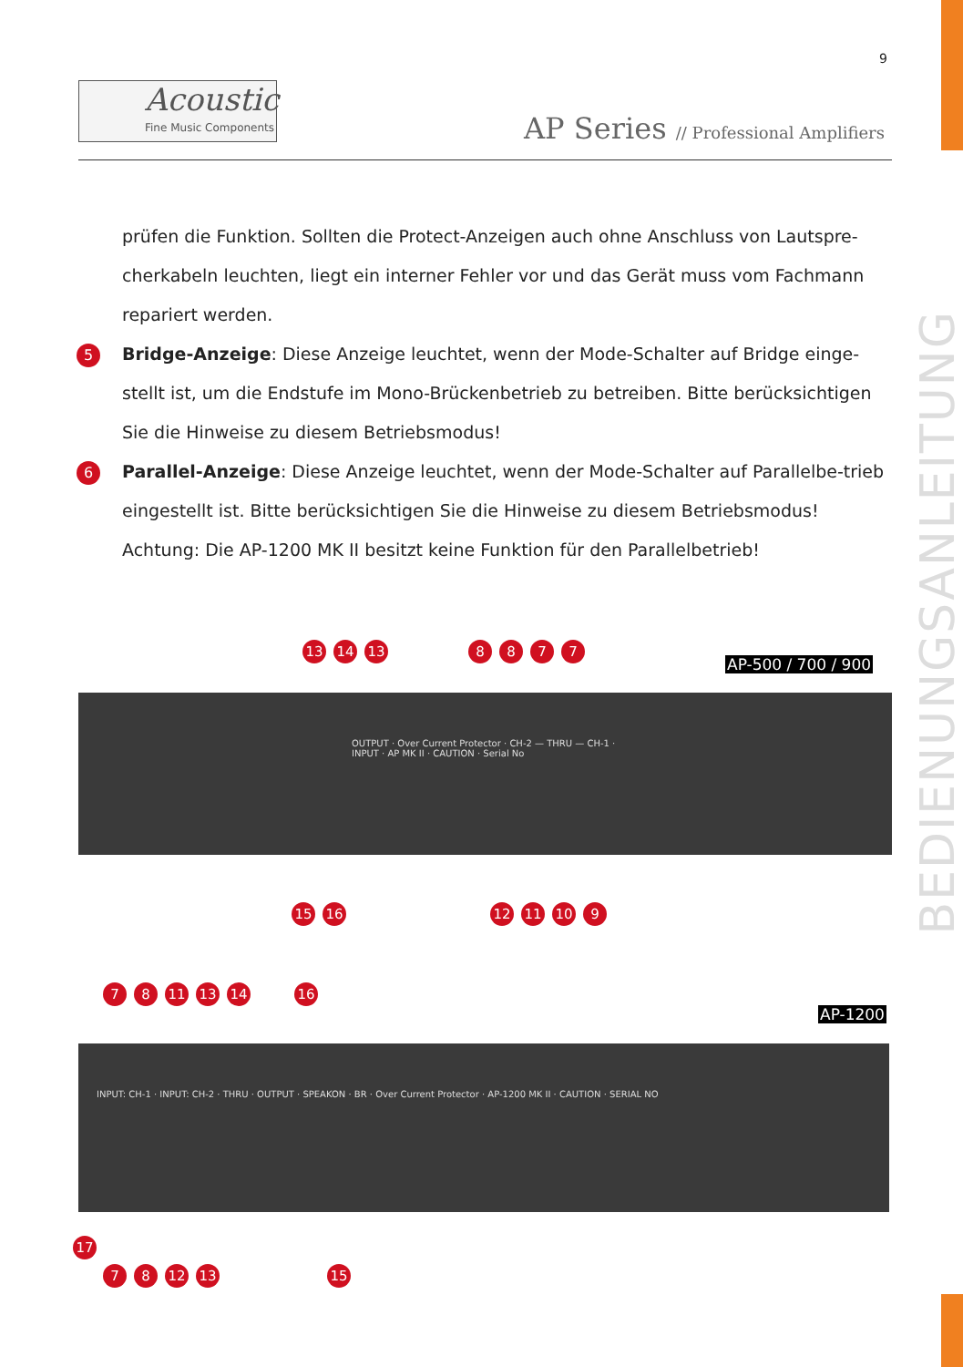9
Acoustic
Fine Music Components
AP Series // Professional Amplifiers
BEDIENUNGSANLEITUNG
prüfen die Funktion. Sollten die Protect-Anzeigen auch ohne Anschluss von Lautspre-cherkabeln leuchten, liegt ein interner Fehler vor und das Gerät muss vom Fachmann repariert werden.
5 Bridge-Anzeige: Diese Anzeige leuchtet, wenn der Mode-Schalter auf Bridge einge-stellt ist, um die Endstufe im Mono-Brückenbetrieb zu betreiben. Bitte berücksichtigen Sie die Hinweise zu diesem Betriebsmodus!
6 Parallel-Anzeige: Diese Anzeige leuchtet, wenn der Mode-Schalter auf Parallelbe-trieb eingestellt ist. Bitte berücksichtigen Sie die Hinweise zu diesem Betriebsmodus! Achtung: Die AP-1200 MK II besitzt keine Funktion für den Parallelbetrieb!
13 14 13 8877
AP-500 / 700 / 900
OUTPUT · Over Current Protector · CH-2 — THRU — CH-1 · INPUT · AP MK II · CAUTION · Serial No
15 16 12 11 10 9
7 8 11 13 14 16
AP-1200
INPUT: CH-1 · INPUT: CH-2 · THRU · OUTPUT · SPEAKON · BR · Over Current Protector · AP-1200 MK II · CAUTION · SERIAL NO
17
7 8 12 13 15